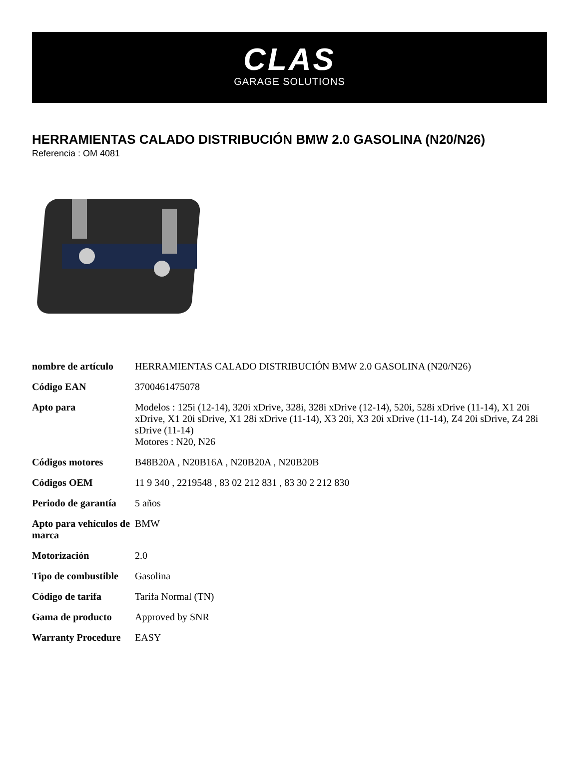CLAS
GARAGE SOLUTIONS
HERRAMIENTAS CALADO DISTRIBUCIÓN BMW 2.0 GASOLINA (N20/N26)
Referencia : OM 4081
| nombre de artículo | HERRAMIENTAS CALADO DISTRIBUCIÓN BMW 2.0 GASOLINA (N20/N26) |
| Código EAN | 3700461475078 |
| Apto para | Modelos : 125i (12-14), 320i xDrive, 328i, 328i xDrive (12-14), 520i, 528i xDrive (11-14), X1 20i xDrive, X1 20i sDrive, X1 28i xDrive (11-14), X3 20i, X3 20i xDrive (11-14), Z4 20i sDrive, Z4 28i sDrive (11-14) Motores : N20, N26 |
| Códigos motores | B48B20A , N20B16A , N20B20A , N20B20B |
| Códigos OEM | 11 9 340 , 2219548 , 83 02 212 831 , 83 30 2 212 830 |
| Periodo de garantía | 5 años |
| Apto para vehículos de marca | BMW |
| Motorización | 2.0 |
| Tipo de combustible | Gasolina |
| Código de tarifa | Tarifa Normal (TN) |
| Gama de producto | Approved by SNR |
| Warranty Procedure | EASY |